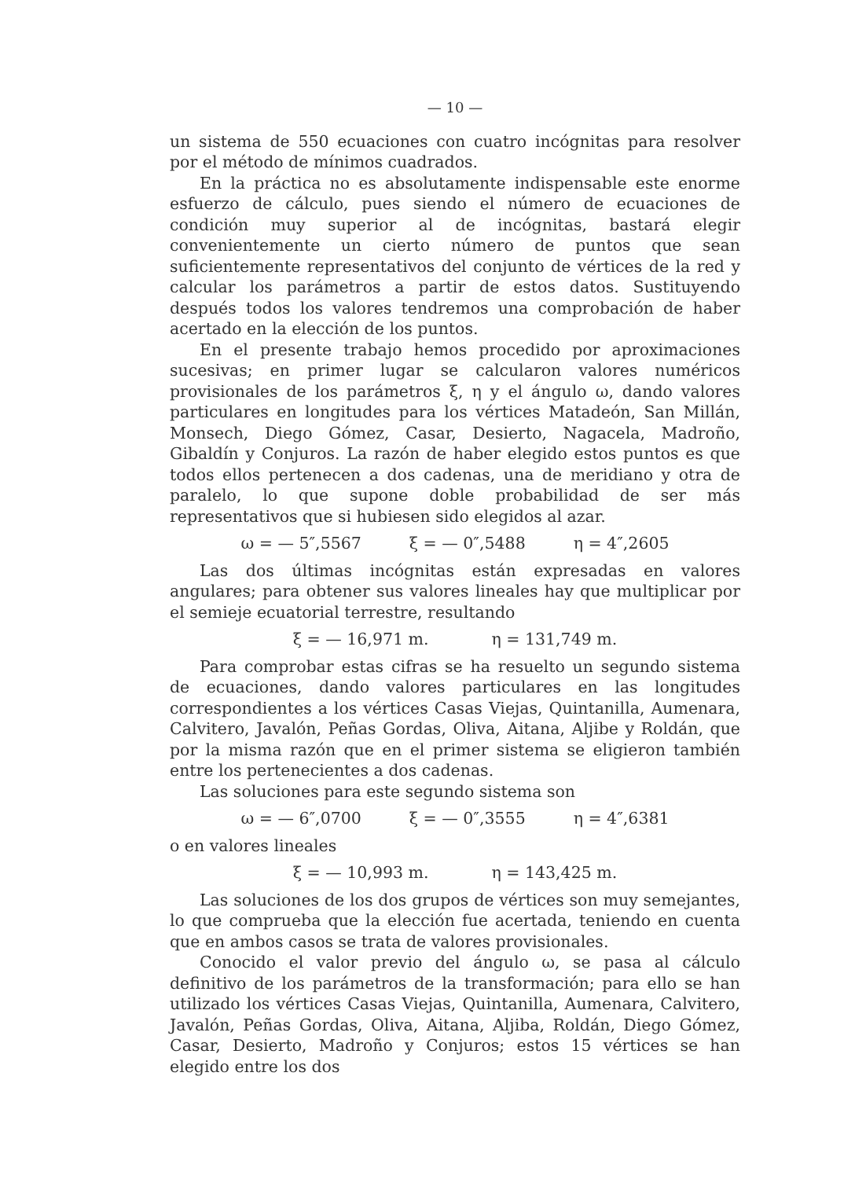— 10 —
un sistema de 550 ecuaciones con cuatro incógnitas para resolver por el método de mínimos cuadrados.
En la práctica no es absolutamente indispensable este enorme esfuerzo de cálculo, pues siendo el número de ecuaciones de condición muy superior al de incógnitas, bastará elegir convenientemente un cierto número de puntos que sean suficientemente representativos del conjunto de vértices de la red y calcular los parámetros a partir de estos datos. Sustituyendo después todos los valores tendremos una comprobación de haber acertado en la elección de los puntos.
En el presente trabajo hemos procedido por aproximaciones sucesivas; en primer lugar se calcularon valores numéricos provisionales de los parámetros ξ, η y el ángulo ω, dando valores particulares en longitudes para los vértices Matadeón, San Millán, Monsech, Diego Gómez, Casar, Desierto, Nagacela, Madroño, Gibaldín y Conjuros. La razón de haber elegido estos puntos es que todos ellos pertenecen a dos cadenas, una de meridiano y otra de paralelo, lo que supone doble probabilidad de ser más representativos que si hubiesen sido elegidos al azar.
ω = — 5″,5567 ξ = — 0″,5488 η = 4″,2605
Las dos últimas incógnitas están expresadas en valores angulares; para obtener sus valores lineales hay que multiplicar por el semieje ecuatorial terrestre, resultando
ξ = — 16,971 m. η = 131,749 m.
Para comprobar estas cifras se ha resuelto un segundo sistema de ecuaciones, dando valores particulares en las longitudes correspondientes a los vértices Casas Viejas, Quintanilla, Aumenara, Calvitero, Javalón, Peñas Gordas, Oliva, Aitana, Aljibe y Roldán, que por la misma razón que en el primer sistema se eligieron también entre los pertenecientes a dos cadenas.
Las soluciones para este segundo sistema son
ω = — 6″,0700 ξ = — 0″,3555 η = 4″,6381
o en valores lineales
ξ = — 10,993 m. η = 143,425 m.
Las soluciones de los dos grupos de vértices son muy semejantes, lo que comprueba que la elección fue acertada, teniendo en cuenta que en ambos casos se trata de valores provisionales.
Conocido el valor previo del ángulo ω, se pasa al cálculo definitivo de los parámetros de la transformación; para ello se han utilizado los vértices Casas Viejas, Quintanilla, Aumenara, Calvitero, Javalón, Peñas Gordas, Oliva, Aitana, Aljiba, Roldán, Diego Gómez, Casar, Desierto, Madroño y Conjuros; estos 15 vértices se han elegido entre los dos